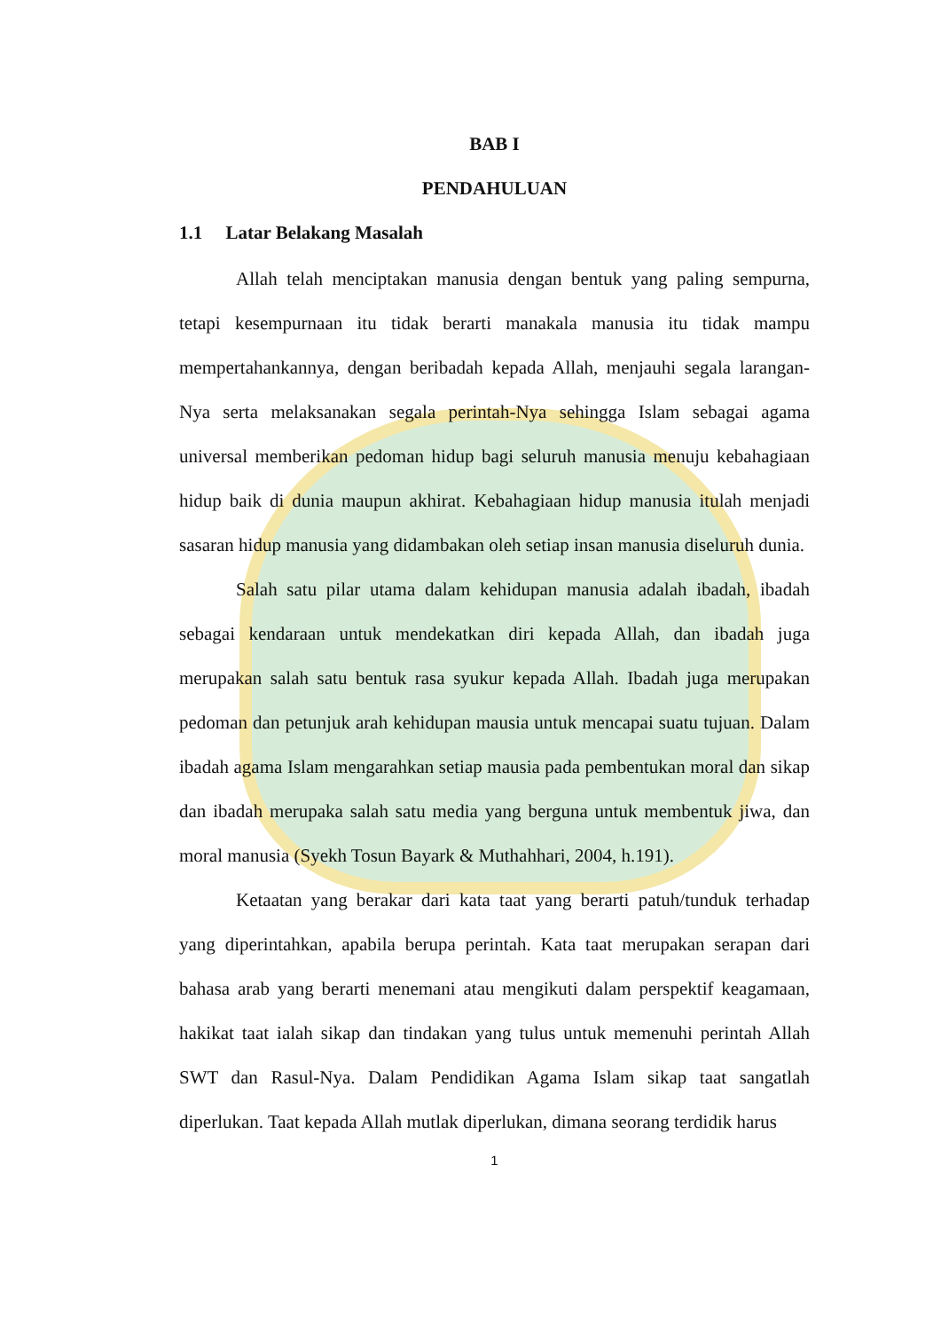BAB I
PENDAHULUAN
1.1 Latar Belakang Masalah
Allah telah menciptakan manusia dengan bentuk yang paling sempurna, tetapi kesempurnaan itu tidak berarti manakala manusia itu tidak mampu mempertahankannya, dengan beribadah kepada Allah, menjauhi segala larangan-Nya serta melaksanakan segala perintah-Nya sehingga Islam sebagai agama universal memberikan pedoman hidup bagi seluruh manusia menuju kebahagiaan hidup baik di dunia maupun akhirat. Kebahagiaan hidup manusia itulah menjadi sasaran hidup manusia yang didambakan oleh setiap insan manusia diseluruh dunia.
Salah satu pilar utama dalam kehidupan manusia adalah ibadah, ibadah sebagai kendaraan untuk mendekatkan diri kepada Allah, dan ibadah juga merupakan salah satu bentuk rasa syukur kepada Allah. Ibadah juga merupakan pedoman dan petunjuk arah kehidupan mausia untuk mencapai suatu tujuan. Dalam ibadah agama Islam mengarahkan setiap mausia pada pembentukan moral dan sikap dan ibadah merupaka salah satu media yang berguna untuk membentuk jiwa, dan moral manusia (Syekh Tosun Bayark & Muthahhari, 2004, h.191).
Ketaatan yang berakar dari kata taat yang berarti patuh/tunduk terhadap yang diperintahkan, apabila berupa perintah. Kata taat merupakan serapan dari bahasa arab yang berarti menemani atau mengikuti dalam perspektif keagamaan, hakikat taat ialah sikap dan tindakan yang tulus untuk memenuhi perintah Allah SWT dan Rasul-Nya. Dalam Pendidikan Agama Islam sikap taat sangatlah diperlukan. Taat kepada Allah mutlak diperlukan, dimana seorang terdidik harus
1